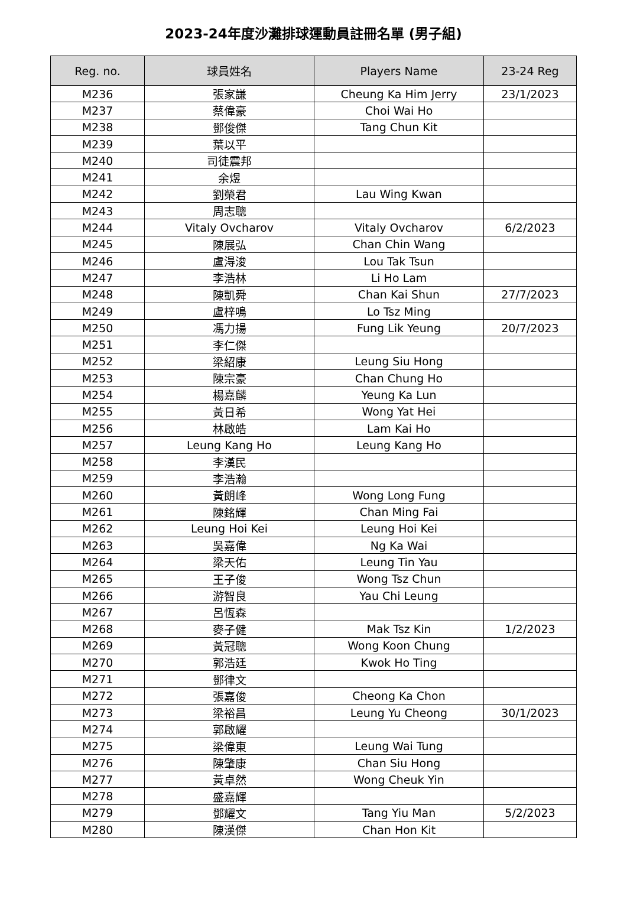2023-24年度沙灘排球運動員註冊名單 (男子組)
| Reg. no. | 球員姓名 | Players Name | 23-24 Reg |
| --- | --- | --- | --- |
| M236 | 張家謙 | Cheung Ka Him Jerry | 23/1/2023 |
| M237 | 蔡偉豪 | Choi Wai Ho | |
| M238 | 鄧俊傑 | Tang Chun Kit | |
| M239 | 葉以平 | | |
| M240 | 司徒震邦 | | |
| M241 | 余煜 | | |
| M242 | 劉榮君 | Lau Wing Kwan | |
| M243 | 周志聰 | | |
| M244 | Vitaly Ovcharov | Vitaly Ovcharov | 6/2/2023 |
| M245 | 陳展弘 | Chan Chin Wang | |
| M246 | 盧淂浚 | Lou Tak Tsun | |
| M247 | 李浩林 | Li Ho Lam | |
| M248 | 陳凱舜 | Chan Kai Shun | 27/7/2023 |
| M249 | 盧梓鳴 | Lo Tsz Ming | |
| M250 | 馮力揚 | Fung Lik Yeung | 20/7/2023 |
| M251 | 李仁傑 | | |
| M252 | 梁紹康 | Leung Siu Hong | |
| M253 | 陳宗豪 | Chan Chung Ho | |
| M254 | 楊嘉麟 | Yeung Ka Lun | |
| M255 | 黃日希 | Wong Yat Hei | |
| M256 | 林啟皓 | Lam Kai Ho | |
| M257 | Leung Kang Ho | Leung Kang Ho | |
| M258 | 李漢民 | | |
| M259 | 李浩瀚 | | |
| M260 | 黃朗峰 | Wong Long Fung | |
| M261 | 陳銘輝 | Chan Ming Fai | |
| M262 | Leung Hoi Kei | Leung Hoi Kei | |
| M263 | 吳嘉偉 | Ng Ka Wai | |
| M264 | 梁天佑 | Leung Tin Yau | |
| M265 | 王子俊 | Wong Tsz Chun | |
| M266 | 游智良 | Yau Chi Leung | |
| M267 | 呂恆森 | | |
| M268 | 麥子健 | Mak Tsz Kin | 1/2/2023 |
| M269 | 黃冠聰 | Wong Koon Chung | |
| M270 | 郭浩廷 | Kwok Ho Ting | |
| M271 | 鄧律文 | | |
| M272 | 張嘉俊 | Cheong Ka Chon | |
| M273 | 梁裕昌 | Leung Yu Cheong | 30/1/2023 |
| M274 | 郭啟耀 | | |
| M275 | 梁偉東 | Leung Wai Tung | |
| M276 | 陳肇康 | Chan Siu Hong | |
| M277 | 黃卓然 | Wong Cheuk Yin | |
| M278 | 盛嘉輝 | | |
| M279 | 鄧耀文 | Tang Yiu Man | 5/2/2023 |
| M280 | 陳漢傑 | Chan Hon Kit | |